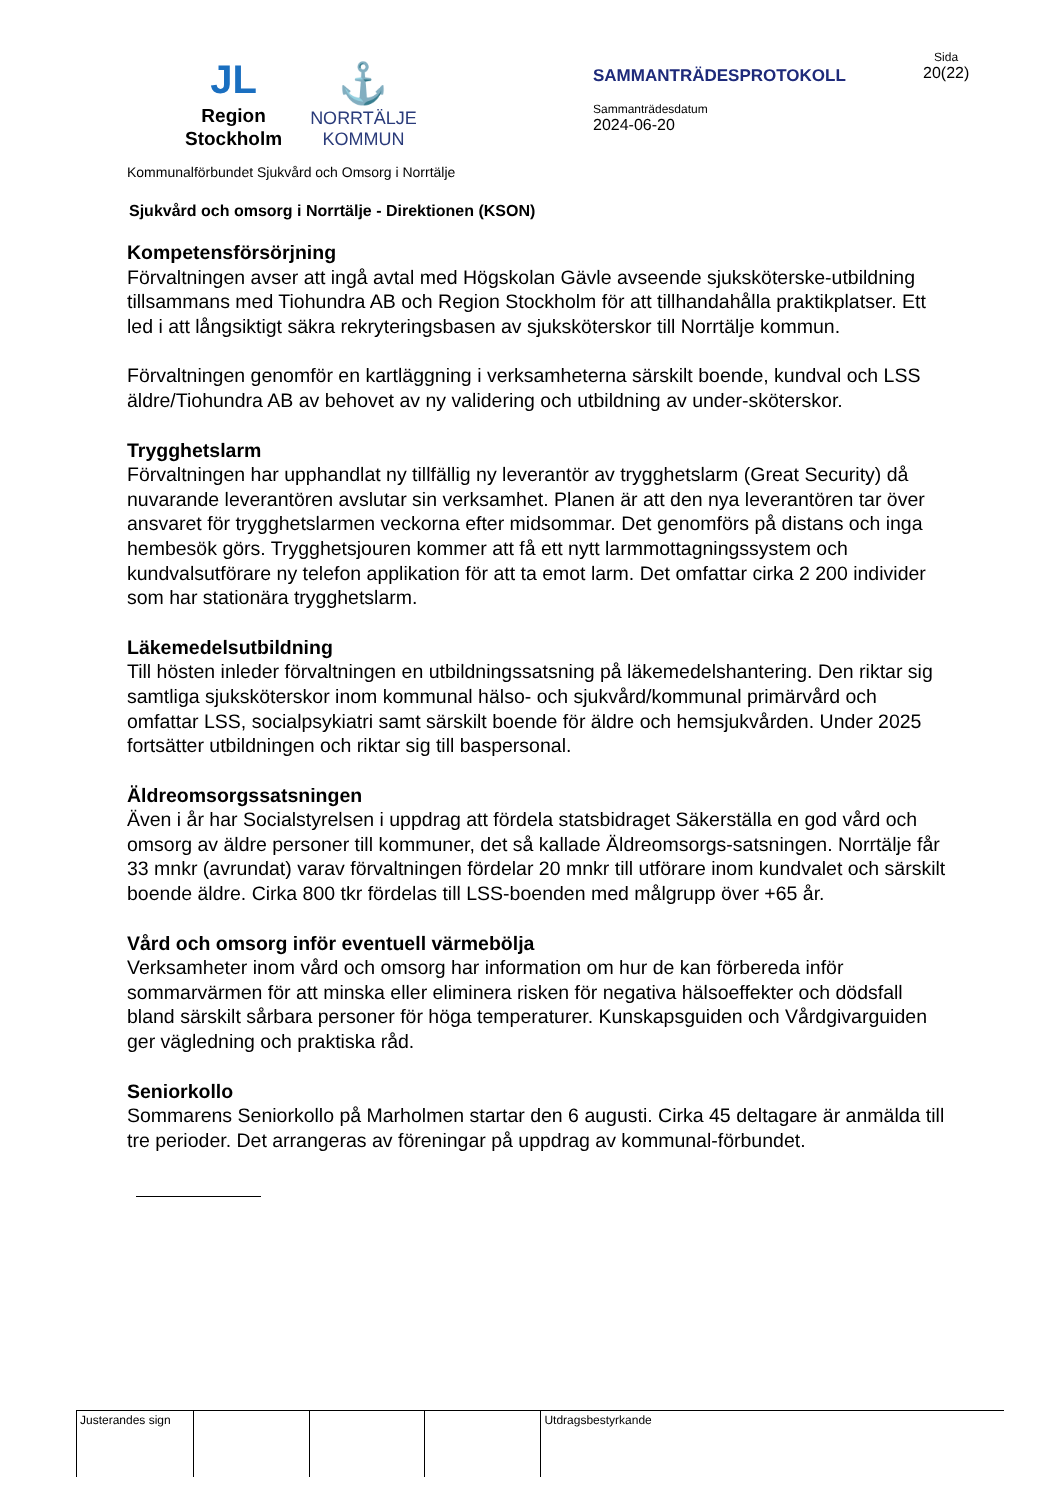JL
Region
Stockholm
⚓
NORRTÄLJE
KOMMUN
SAMMANTRÄDESPROTOKOLL
Sammanträdesdatum
2024-06-20
Sida
20(22)
Kommunalförbundet Sjukvård och Omsorg i Norrtälje
Sjukvård och omsorg i Norrtälje - Direktionen (KSON)
Kompetensförsörjning
Förvaltningen avser att ingå avtal med Högskolan Gävle avseende sjuksköterske-utbildning tillsammans med Tiohundra AB och Region Stockholm för att tillhandahålla praktikplatser. Ett led i att långsiktigt säkra rekryteringsbasen av sjuksköterskor till Norrtälje kommun.
Förvaltningen genomför en kartläggning i verksamheterna särskilt boende, kundval och LSS äldre/Tiohundra AB av behovet av ny validering och utbildning av under-sköterskor.
Trygghetslarm
Förvaltningen har upphandlat ny tillfällig ny leverantör av trygghetslarm (Great Security) då nuvarande leverantören avslutar sin verksamhet. Planen är att den nya leverantören tar över ansvaret för trygghetslarmen veckorna efter midsommar. Det genomförs på distans och inga hembesök görs. Trygghetsjouren kommer att få ett nytt larmmottagningssystem och kundvalsutförare ny telefon applikation för att ta emot larm. Det omfattar cirka 2 200 individer som har stationära trygghetslarm.
Läkemedelsutbildning
Till hösten inleder förvaltningen en utbildningssatsning på läkemedelshantering. Den riktar sig samtliga sjuksköterskor inom kommunal hälso- och sjukvård/kommunal primärvård och omfattar LSS, socialpsykiatri samt särskilt boende för äldre och hemsjukvården. Under 2025 fortsätter utbildningen och riktar sig till baspersonal.
Äldreomsorgssatsningen
Även i år har Socialstyrelsen i uppdrag att fördela statsbidraget Säkerställa en god vård och omsorg av äldre personer till kommuner, det så kallade Äldreomsorgs-satsningen. Norrtälje får 33 mnkr (avrundat) varav förvaltningen fördelar 20 mnkr till utförare inom kundvalet och särskilt boende äldre. Cirka 800 tkr fördelas till LSS-boenden med målgrupp över +65 år.
Vård och omsorg inför eventuell värmebölja
Verksamheter inom vård och omsorg har information om hur de kan förbereda inför sommarvärmen för att minska eller eliminera risken för negativa hälsoeffekter och dödsfall bland särskilt sårbara personer för höga temperaturer. Kunskapsguiden och Vårdgivarguiden ger vägledning och praktiska råd.
Seniorkollo
Sommarens Seniorkollo på Marholmen startar den 6 augusti. Cirka 45 deltagare är anmälda till tre perioder. Det arrangeras av föreningar på uppdrag av kommunal-förbundet.
| Justerandes sign | | | | Utdragsbestyrkande |